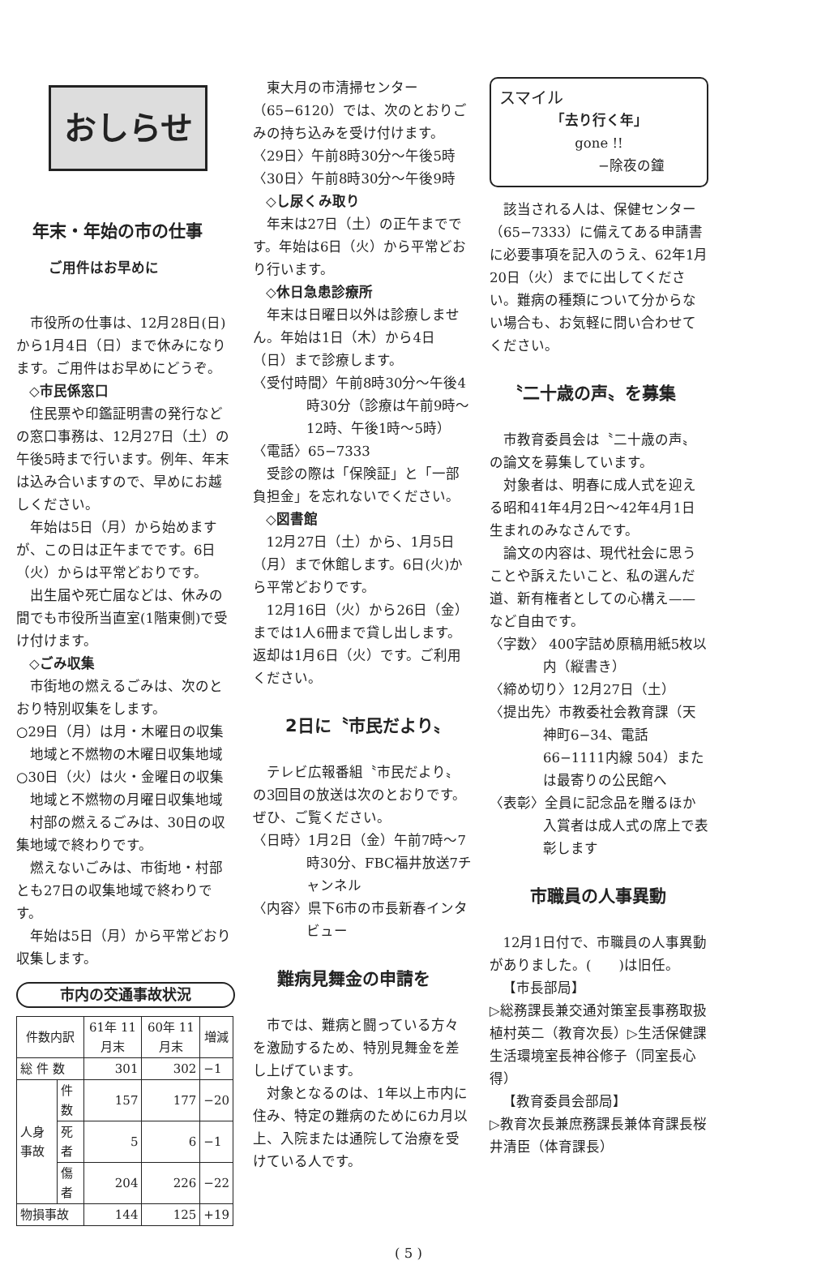おしらせ
年末・年始の市の仕事
ご用件はお早めに
市役所の仕事は、12月28日(日)から1月4日（日）まで休みになります。ご用件はお早めにどうぞ。
◇市民係窓口
住民票や印鑑証明書の発行などの窓口事務は、12月27日（土）の午後5時まで行います。例年、年末は込み合いますので、早めにお越しください。
年始は5日（月）から始めますが、この日は正午までです。6日（火）からは平常どおりです。
出生届や死亡届などは、休みの間でも市役所当直室(1階東側)で受け付けます。
◇ごみ収集
市街地の燃えるごみは、次のとおり特別収集をします。
○29日（月）は月・木曜日の収集地域と不燃物の木曜日収集地域
○30日（火）は火・金曜日の収集地域と不燃物の月曜日収集地域
村部の燃えるごみは、30日の収集地域で終わりです。
燃えないごみは、市街地・村部とも27日の収集地域で終わりです。
年始は5日（月）から平常どおり収集します。
市内の交通事故状況
| 件数内訳 | | 61年 11月末 | 60年 11月末 | 増減 |
| --- | --- | --- | --- | --- |
| 総 件 数 | | 301 | 302 | −1 |
| 人身事故 | 件数 | 157 | 177 | −20 |
| | 死者 | 5 | 6 | −1 |
| | 傷者 | 204 | 226 | −22 |
| 物損事故 | | 144 | 125 | +19 |
東大月の市清掃センター（65−6120）では、次のとおりごみの持ち込みを受け付けます。
〈29日〉午前8時30分〜午後5時
〈30日〉午前8時30分〜午後9時
◇し尿くみ取り
年末は27日（土）の正午までです。年始は6日（火）から平常どおり行います。
◇休日急患診療所
年末は日曜日以外は診療しません。年始は1日（木）から4日（日）まで診療します。
〈受付時間〉午前8時30分〜午後4時30分（診療は午前9時〜12時、午後1時〜5時）
〈電話〉65−7333
受診の際は「保険証」と「一部負担金」を忘れないでください。
◇図書館
12月27日（土）から、1月5日（月）まで休館します。6日(火)から平常どおりです。
12月16日（火）から26日（金）までは1人6冊まで貸し出します。返却は1月6日（火）です。ご利用ください。
2日に〝市民だより〟
テレビ広報番組〝市民だより〟の3回目の放送は次のとおりです。ぜひ、ご覧ください。
〈日時〉1月2日（金）午前7時〜7時30分、FBC福井放送7チャンネル
〈内容〉県下6市の市長新春インタビュー
難病見舞金の申請を
市では、難病と闘っている方々を激励するため、特別見舞金を差し上げています。
対象となるのは、1年以上市内に住み、特定の難病のために6カ月以上、入院または通院して治療を受けている人です。
スマイル
「去り行く年」
gone !!
−除夜の鐘
該当される人は、保健センター（65−7333）に備えてある申請書に必要事項を記入のうえ、62年1月20日（火）までに出してください。難病の種類について分からない場合も、お気軽に問い合わせてください。
〝二十歳の声〟を募集
市教育委員会は〝二十歳の声〟の論文を募集しています。
対象者は、明春に成人式を迎える昭和41年4月2日〜42年4月1日生まれのみなさんです。
論文の内容は、現代社会に思うことや訴えたいこと、私の選んだ道、新有権者としての心構え——など自由です。
〈字数〉 400字詰め原稿用紙5枚以内（縦書き）
〈締め切り〉12月27日（土）
〈提出先〉市教委社会教育課（天神町6−34、電話66−1111内線 504）または最寄りの公民館へ
〈表彰〉全員に記念品を贈るほか入賞者は成人式の席上で表彰します
市職員の人事異動
12月1日付で、市職員の人事異動がありました。(　　)は旧任。
【市長部局】
▷総務課長兼交通対策室長事務取扱植村英二（教育次長）▷生活保健課生活環境室長神谷修子（同室長心得）
【教育委員会部局】
▷教育次長兼庶務課長兼体育課長桜井清臣（体育課長）
( 5 )